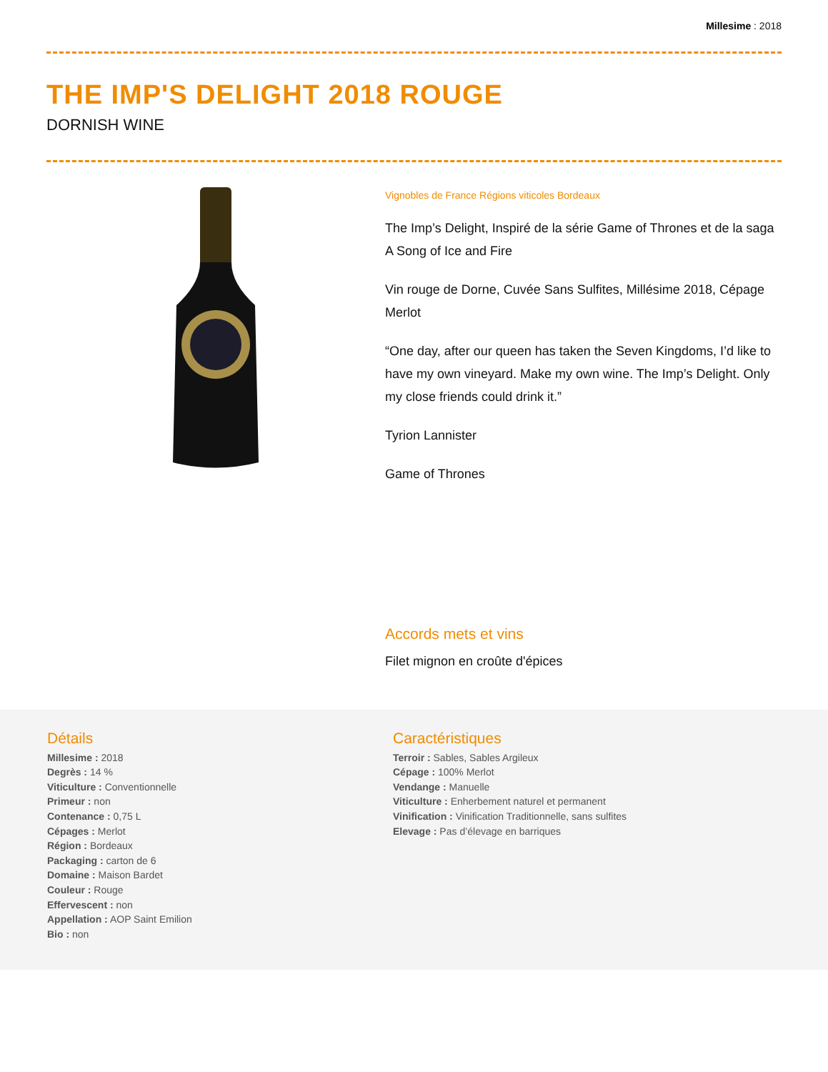Millesime : 2018
THE IMP'S DELIGHT 2018 ROUGE
DORNISH WINE
Vignobles de France Régions viticoles Bordeaux
The Imp’s Delight, Inspiré de la série Game of Thrones et de la saga A Song of Ice and Fire
Vin rouge de Dorne, Cuvée Sans Sulfites, Millésime 2018, Cépage Merlot
“One day, after our queen has taken the Seven Kingdoms, I’d like to have my own vineyard. Make my own wine. The Imp’s Delight. Only my close friends could drink it.”
Tyrion Lannister
Game of Thrones
Accords mets et vins
Filet mignon en croûte d'épices
Détails
Millesime : 2018
Degrès : 14 %
Viticulture : Conventionnelle
Primeur : non
Contenance : 0,75 L
Cépages : Merlot
Région : Bordeaux
Packaging : carton de 6
Domaine : Maison Bardet
Couleur : Rouge
Effervescent : non
Appellation : AOP Saint Emilion
Bio : non
Caractéristiques
Terroir : Sables, Sables Argileux
Cépage : 100% Merlot
Vendange : Manuelle
Viticulture : Enherbement naturel et permanent
Vinification : Vinification Traditionnelle, sans sulfites
Elevage : Pas d’élevage en barriques